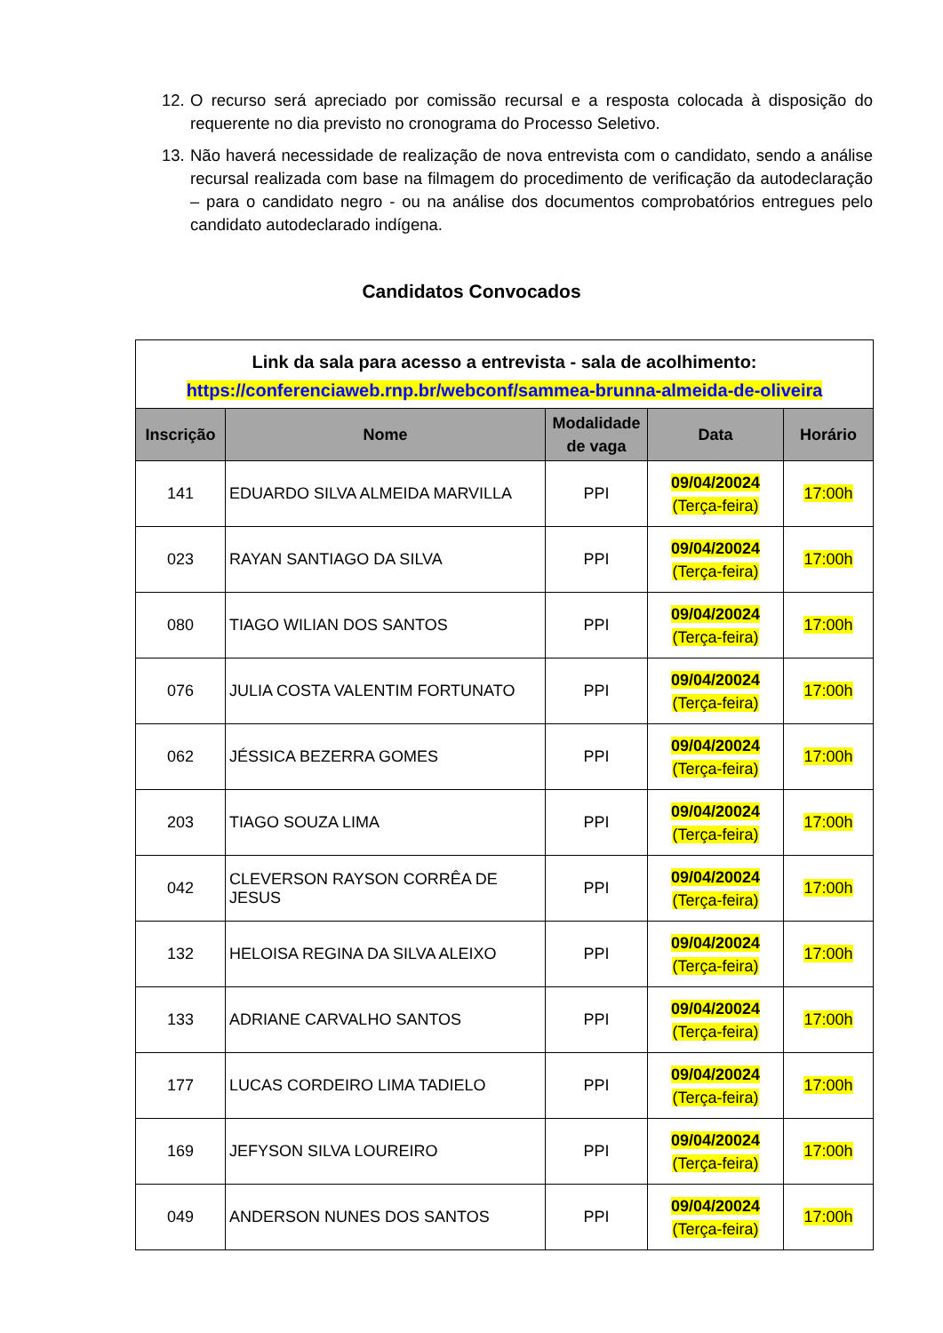12. O recurso será apreciado por comissão recursal e a resposta colocada à disposição do requerente no dia previsto no cronograma do Processo Seletivo.
13. Não haverá necessidade de realização de nova entrevista com o candidato, sendo a análise recursal realizada com base na filmagem do procedimento de verificação da autodeclaração – para o candidato negro - ou na análise dos documentos comprobatórios entregues pelo candidato autodeclarado indígena.
Candidatos Convocados
| Link da sala para acesso a entrevista - sala de acolhimento: https://conferenciaweb.rnp.br/webconf/sammea-brunna-almeida-de-oliveira | | | | |
| Inscrição | Nome | Modalidade de vaga | Data | Horário |
| 141 | EDUARDO SILVA ALMEIDA MARVILLA | PPI | 09/04/20024 (Terça-feira) | 17:00h |
| 023 | RAYAN SANTIAGO DA SILVA | PPI | 09/04/20024 (Terça-feira) | 17:00h |
| 080 | TIAGO WILIAN DOS SANTOS | PPI | 09/04/20024 (Terça-feira) | 17:00h |
| 076 | JULIA COSTA VALENTIM FORTUNATO | PPI | 09/04/20024 (Terça-feira) | 17:00h |
| 062 | JÉSSICA BEZERRA GOMES | PPI | 09/04/20024 (Terça-feira) | 17:00h |
| 203 | TIAGO SOUZA LIMA | PPI | 09/04/20024 (Terça-feira) | 17:00h |
| 042 | CLEVERSON RAYSON CORRÊA DE JESUS | PPI | 09/04/20024 (Terça-feira) | 17:00h |
| 132 | HELOISA REGINA DA SILVA ALEIXO | PPI | 09/04/20024 (Terça-feira) | 17:00h |
| 133 | ADRIANE CARVALHO SANTOS | PPI | 09/04/20024 (Terça-feira) | 17:00h |
| 177 | LUCAS CORDEIRO LIMA TADIELO | PPI | 09/04/20024 (Terça-feira) | 17:00h |
| 169 | JEFYSON SILVA LOUREIRO | PPI | 09/04/20024 (Terça-feira) | 17:00h |
| 049 | ANDERSON NUNES DOS SANTOS | PPI | 09/04/20024 (Terça-feira) | 17:00h |